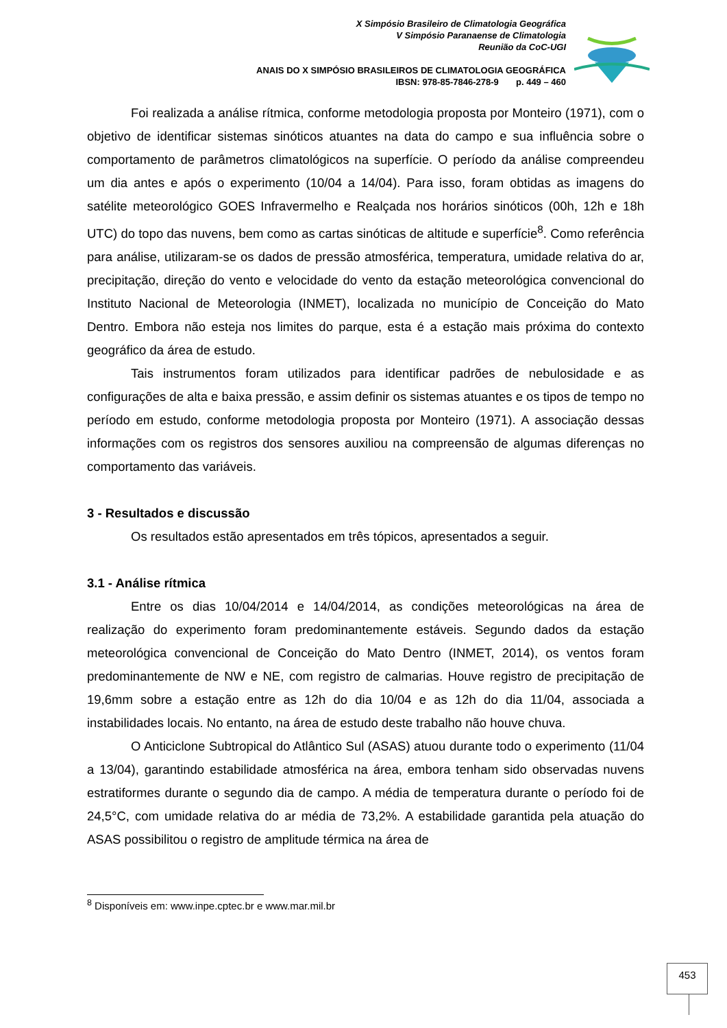X Simpósio Brasileiro de Climatologia Geográfica
V Simpósio Paranaense de Climatologia
Reunião da CoC-UGI
ANAIS DO X SIMPÓSIO BRASILEIROS DE CLIMATOLOGIA GEOGRÁFICA
IBSN: 978-85-7846-278-9 p. 449 – 460
Foi realizada a análise rítmica, conforme metodologia proposta por Monteiro (1971), com o objetivo de identificar sistemas sinóticos atuantes na data do campo e sua influência sobre o comportamento de parâmetros climatológicos na superfície. O período da análise compreendeu um dia antes e após o experimento (10/04 a 14/04). Para isso, foram obtidas as imagens do satélite meteorológico GOES Infravermelho e Realçada nos horários sinóticos (00h, 12h e 18h UTC) do topo das nuvens, bem como as cartas sinóticas de altitude e superfície<sup>8</sup>. Como referência para análise, utilizaram-se os dados de pressão atmosférica, temperatura, umidade relativa do ar, precipitação, direção do vento e velocidade do vento da estação meteorológica convencional do Instituto Nacional de Meteorologia (INMET), localizada no município de Conceição do Mato Dentro. Embora não esteja nos limites do parque, esta é a estação mais próxima do contexto geográfico da área de estudo.
Tais instrumentos foram utilizados para identificar padrões de nebulosidade e as configurações de alta e baixa pressão, e assim definir os sistemas atuantes e os tipos de tempo no período em estudo, conforme metodologia proposta por Monteiro (1971). A associação dessas informações com os registros dos sensores auxiliou na compreensão de algumas diferenças no comportamento das variáveis.
3 - Resultados e discussão
Os resultados estão apresentados em três tópicos, apresentados a seguir.
3.1 - Análise rítmica
Entre os dias 10/04/2014 e 14/04/2014, as condições meteorológicas na área de realização do experimento foram predominantemente estáveis. Segundo dados da estação meteorológica convencional de Conceição do Mato Dentro (INMET, 2014), os ventos foram predominantemente de NW e NE, com registro de calmarias. Houve registro de precipitação de 19,6mm sobre a estação entre as 12h do dia 10/04 e as 12h do dia 11/04, associada a instabilidades locais. No entanto, na área de estudo deste trabalho não houve chuva.
O Anticiclone Subtropical do Atlântico Sul (ASAS) atuou durante todo o experimento (11/04 a 13/04), garantindo estabilidade atmosférica na área, embora tenham sido observadas nuvens estratiformes durante o segundo dia de campo. A média de temperatura durante o período foi de 24,5°C, com umidade relativa do ar média de 73,2%. A estabilidade garantida pela atuação do ASAS possibilitou o registro de amplitude térmica na área de
<sup>8</sup> Disponíveis em: www.inpe.cptec.br e www.mar.mil.br
453